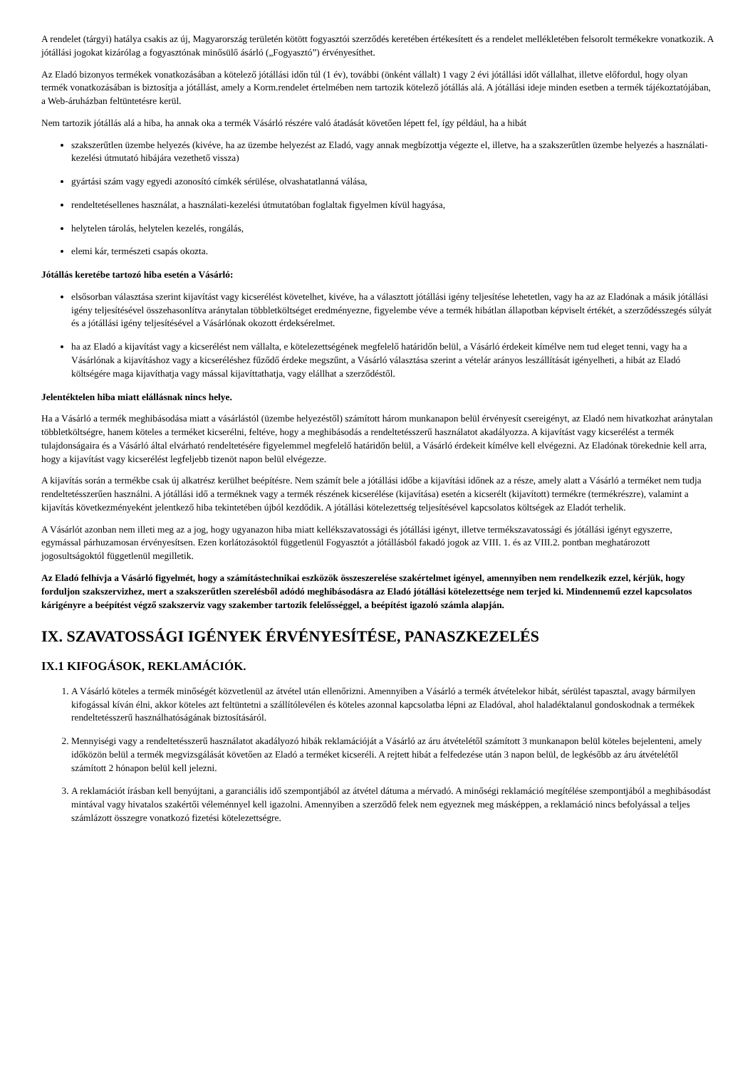A rendelet (tárgyi) hatálya csakis az új, Magyarország területén kötött fogyasztói szerződés keretében értékesített és a rendelet mellékletében felsorolt termékekre vonatkozik. A jótállási jogokat kizárólag a fogyasztónak minősülő ásárló („Fogyasztó”) érvényesíthet.
Az Eladó bizonyos termékek vonatkozásában a kötelező jótállási időn túl (1 év), további (önként vállalt) 1 vagy 2 évi jótállási időt vállalhat, illetve előfordul, hogy olyan termék vonatkozásában is biztosítja a jótállást, amely a Korm.rendelet értelmében nem tartozik kötelező jótállás alá. A jótállási ideje minden esetben a termék tájékoztatójában, a Web-áruházban feltüntetésre kerül.
Nem tartozik jótállás alá a hiba, ha annak oka a termék Vásárló részére való átadását követően lépett fel, így például, ha a hibát
szakszerűtlen üzembe helyezés (kivéve, ha az üzembe helyezést az Eladó, vagy annak megbízottja végezte el, illetve, ha a szakszerűtlen üzembe helyezés a használati-kezelési útmutató hibájára vezethető vissza)
gyártási szám vagy egyedi azonosító címkék sérülése, olvashatatlanná válása,
rendeltetésellenes használat, a használati-kezelési útmutatóban foglaltak figyelmen kívül hagyása,
helytelen tárolás, helytelen kezelés, rongálás,
elemi kár, természeti csapás okozta.
Jótállás keretébe tartozó hiba esetén a Vásárló:
elsősorban választása szerint kijavítást vagy kicserélést követelhet, kivéve, ha a választott jótállási igény teljesítése lehetetlen, vagy ha az az Eladónak a másik jótállási igény teljesítésével összehasonlítva aránytalan többletköltséget eredményezne, figyelembe véve a termék hibátlan állapotban képviselt értékét, a szerződésszegés súlyát és a jótállási igény teljesítésével a Vásárlónak okozott érdeksérelmet.
ha az Eladó a kijavítást vagy a kicserélést nem vállalta, e kötelezettségének megfelelő határidőn belül, a Vásárló érdekeit kímélve nem tud eleget tenni, vagy ha a Vásárlónak a kijavításhoz vagy a kicseréléshez fűződő érdeke megszűnt, a Vásárló választása szerint a vételár arányos leszállítását igényelheti, a hibát az Eladó költségére maga kijavíthatja vagy mással kijavíttathatja, vagy elállhat a szerződéstől.
Jelentéktelen hiba miatt elállásnak nincs helye.
Ha a Vásárló a termék meghibásodása miatt a vásárlástól (üzembe helyezéstől) számított három munkanapon belül érvényesít csereigényt, az Eladó nem hivatkozhat aránytalan többletköltségre, hanem köteles a terméket kicserélni, feltéve, hogy a meghibásodás a rendeltetésszerű használatot akadályozza. A kijavítást vagy kicserélést a termék tulajdonságaira és a Vásárló által elvárható rendeltetésére figyelemmel megfelelő határidőn belül, a Vásárló érdekeit kímélve kell elvégezni. Az Eladónak törekednie kell arra, hogy a kijavítást vagy kicserélést legfeljebb tizenöt napon belül elvégezze.
A kijavítás során a termékbe csak új alkatrész kerülhet beépítésre. Nem számít bele a jótállási időbe a kijavítási időnek az a része, amely alatt a Vásárló a terméket nem tudja rendeltetésszerűen használni. A jótállási idő a terméknek vagy a termék részének kicserélése (kijavítása) esetén a kicserélt (kijavított) termékre (termékrészre), valamint a kijavítás következményeként jelentkező hiba tekintetében újból kezdődik. A jótállási kötelezettség teljesítésével kapcsolatos költségek az Eladót terhelik.
A Vásárlót azonban nem illeti meg az a jog, hogy ugyanazon hiba miatt kellékszavatossági és jótállási igényt, illetve termékszavatossági és jótállási igényt egyszerre, egymással párhuzamosan érvényesítsen. Ezen korlátozásoktól függetlenül Fogyasztót a jótállásból fakadó jogok az VIII. 1. és az VIII.2. pontban meghatározott jogosultságoktól függetlenül megilletik.
Az Eladó felhívja a Vásárló figyelmét, hogy a számítástechnikai eszközök összeszerelése szakértelmet igényel, amennyiben nem rendelkezik ezzel, kérjük, hogy forduljon szakszervizhez, mert a szakszerűtlen szerelésből adódó meghibásodásra az Eladó jótállási kötelezettsége nem terjed ki. Mindennemű ezzel kapcsolatos kárigényre a beépítést végző szakszerviz vagy szakember tartozik felelősséggel, a beépítést igazoló számla alapján.
IX. SZAVATOSSÁGI IGÉNYEK ÉRVÉNYESÍTÉSE, PANASZKEZELÉS
IX.1 KIFOGÁSOK, REKLAMÁCIÓK.
1. A Vásárló köteles a termék minőségét közvetlenül az átvétel után ellenőrizni. Amennyiben a Vásárló a termék átvételekor hibát, sérülést tapasztal, avagy bármilyen kifogással kíván élni, akkor köteles azt feltüntetni a szállítólevélen és köteles azonnal kapcsolatba lépni az Eladóval, ahol haladéktalanul gondoskodnak a termékek rendeltetésszerű használhatóságának biztosításáról.
2. Mennyiségi vagy a rendeltetésszerű használatot akadályozó hibák reklamációját a Vásárló az áru átvételétől számított 3 munkanapon belül köteles bejelenteni, amely időközön belül a termék megvizsgálását követően az Eladó a terméket kicseréli. A rejtett hibát a felfedezése után 3 napon belül, de legkésőbb az áru átvételétől számított 2 hónapon belül kell jelezni.
3. A reklamációt írásban kell benyújtani, a garanciális idő szempontjából az átvétel dátuma a mérvadó. A minőségi reklamáció megítélése szempontjából a meghibásodást mintával vagy hivatalos szakértői véleménnyel kell igazolni. Amennyiben a szerződő felek nem egyeznek meg másképpen, a reklamáció nincs befolyással a teljes számlázott összegre vonatkozó fizetési kötelezettségre.